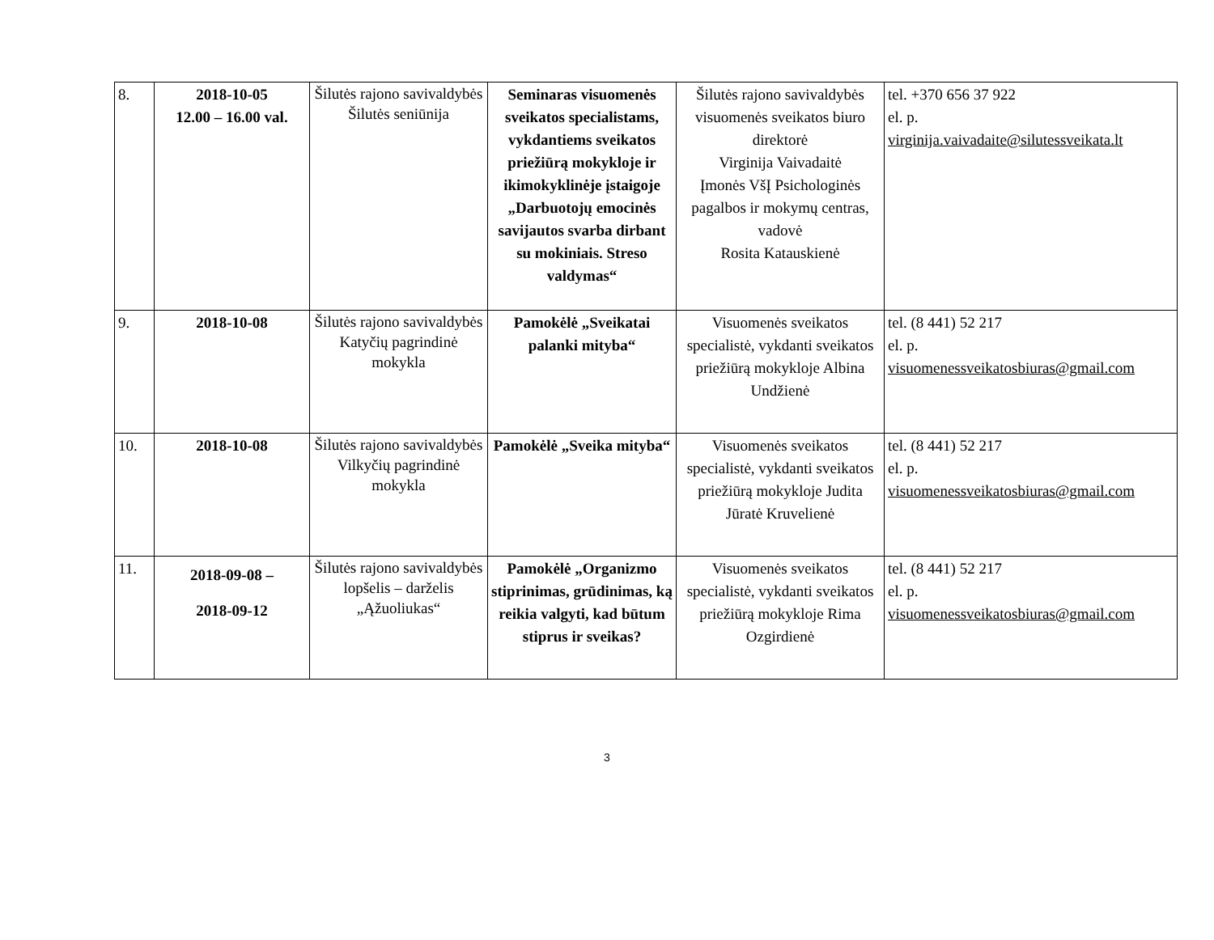| 8. | 2018-10-05 12.00 – 16.00 val. | Šilutės rajono savivaldybės Šilutės seniūnija | Seminaras visuomenės sveikatos specialistams, vykdantiems sveikatos priežiūrą mokykloje ir ikimokyklinėje įstaigoje „Darbuotojų emocinės savijautos svarba dirbant su mokiniais. Streso valdymas“ | Šilutės rajono savivaldybės visuomenės sveikatos biuro direktorė Virginija Vaivadaitė Įmonės VšĮ Psichologinės pagalbos ir mokymų centras, vadovė Rosita Katauskienė | tel. +370 656 37 922 el. p. virginija.vaivadaite@silutessveikata.lt |
| 9. | 2018-10-08 | Šilutės rajono savivaldybės Katyčių pagrindinė mokykla | Pamokėlė „Sveikatai palanki mityba“ | Visuomenės sveikatos specialistė, vykdanti sveikatos priežiūrą mokykloje Albina Undžienė | tel. (8 441) 52 217 el. p. visuomenessveikatosbiuras@gmail.com |
| 10. | 2018-10-08 | Šilutės rajono savivaldybės Vilkyčių pagrindinė mokykla | Pamokėlė „Sveika mityba“ | Visuomenės sveikatos specialistė, vykdanti sveikatos priežiūrą mokykloje Judita Jūratė Kruvelienė | tel. (8 441) 52 217 el. p. visuomenessveikatosbiuras@gmail.com |
| 11. | 2018-09-08 – 2018-09-12 | Šilutės rajono savivaldybės lopšelis – darželis „Ąžuoliukas“ | Pamokėlė „Organizmo stiprinimas, grūdinimas, ką reikia valgyti, kad būtum stiprus ir sveikas? | Visuomenės sveikatos specialistė, vykdanti sveikatos priežiūrą mokykloje Rima Ozgirdienė | tel. (8 441) 52 217 el. p. visuomenessveikatosbiuras@gmail.com |
3